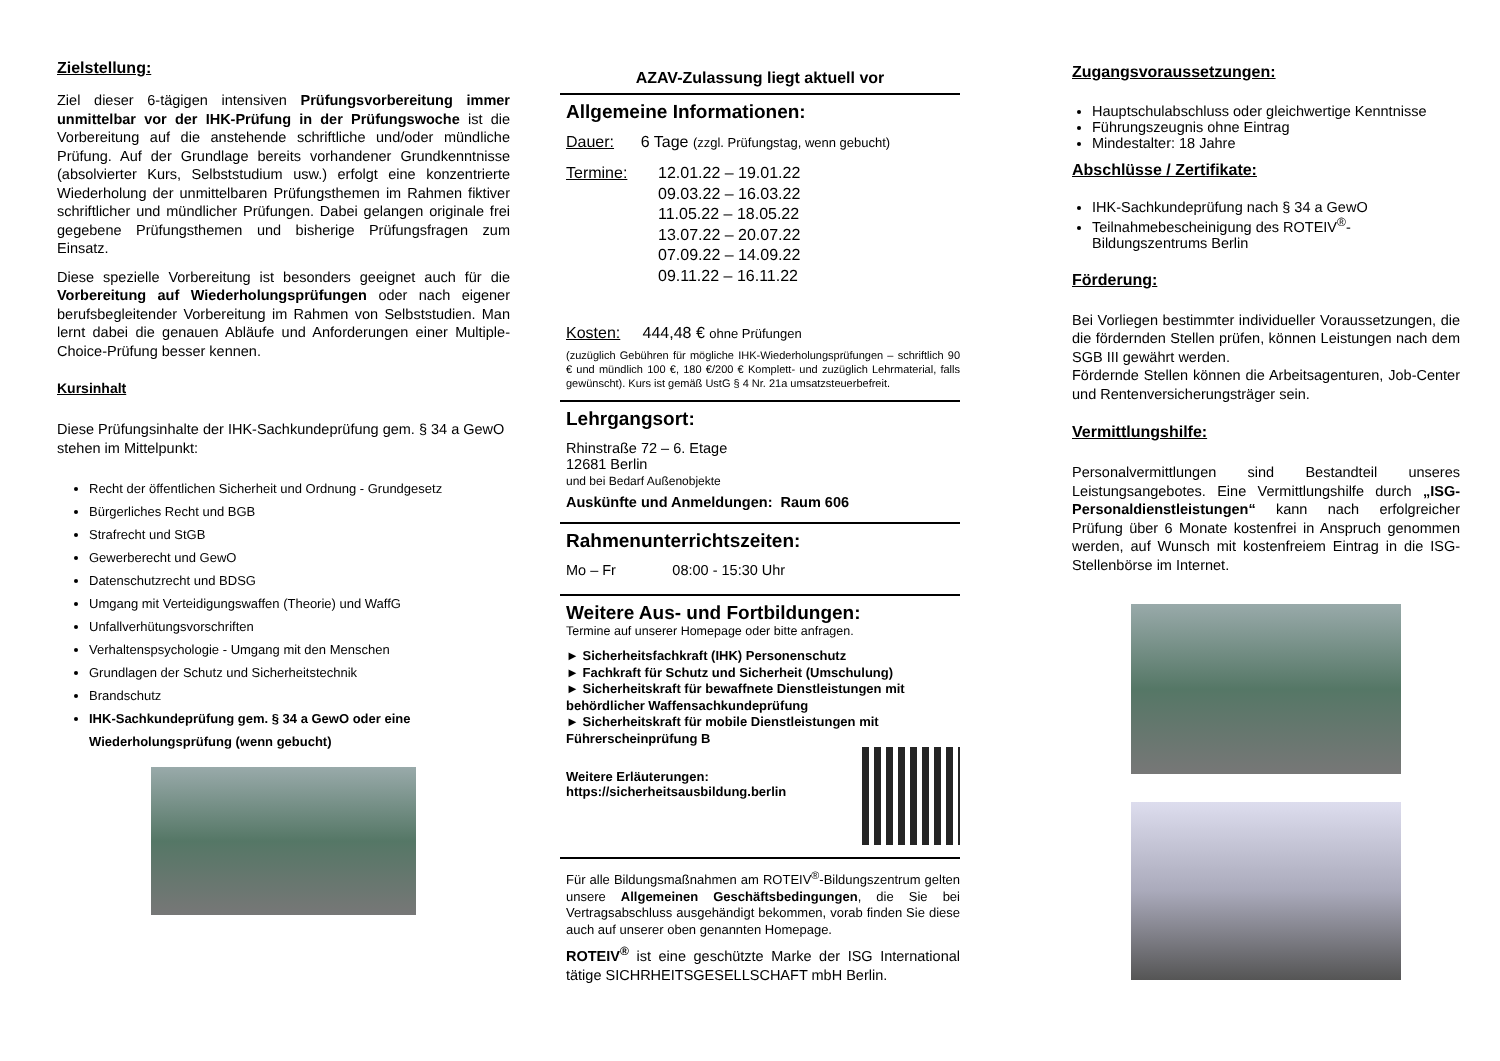Zielstellung:
Ziel dieser 6-tägigen intensiven Prüfungsvorbereitung immer unmittelbar vor der IHK-Prüfung in der Prüfungswoche ist die Vorbereitung auf die anstehende schriftliche und/oder mündliche Prüfung. Auf der Grundlage bereits vorhandener Grundkenntnisse (absolvierter Kurs, Selbststudium usw.) erfolgt eine konzentrierte Wiederholung der unmittelbaren Prüfungsthemen im Rahmen fiktiver schriftlicher und mündlicher Prüfungen. Dabei gelangen originale frei gegebene Prüfungsthemen und bisherige Prüfungsfragen zum Einsatz.
Diese spezielle Vorbereitung ist besonders geeignet auch für die Vorbereitung auf Wiederholungsprüfungen oder nach eigener berufsbegleitender Vorbereitung im Rahmen von Selbststudien. Man lernt dabei die genauen Abläufe und Anforderungen einer Multiple-Choice-Prüfung besser kennen.
Kursinhalt
Diese Prüfungsinhalte der IHK-Sachkundeprüfung gem. § 34 a GewO stehen im Mittelpunkt:
Recht der öffentlichen Sicherheit und Ordnung - Grundgesetz
Bürgerliches Recht und BGB
Strafrecht und StGB
Gewerberecht und GewO
Datenschutzrecht und BDSG
Umgang mit Verteidigungswaffen (Theorie) und WaffG
Unfallverhütungsvorschriften
Verhaltenspsychologie - Umgang mit den Menschen
Grundlagen der Schutz und Sicherheitstechnik
Brandschutz
IHK-Sachkundeprüfung gem. § 34 a GewO oder eine Wiederholungsprüfung (wenn gebucht)
AZAV-Zulassung liegt aktuell vor
Allgemeine Informationen:
Dauer: 6 Tage (zzgl. Prüfungstag, wenn gebucht)
Termine: 12.01.22 – 19.01.22
09.03.22 – 16.03.22
11.05.22 – 18.05.22
13.07.22 – 20.07.22
07.09.22 – 14.09.22
09.11.22 – 16.11.22
Kosten: 444,48 € ohne Prüfungen
(zuzüglich Gebühren für mögliche IHK-Wiederholungsprüfungen – schriftlich 90 € und mündlich 100 €, 180 €/200 € Komplett- und zuzüglich Lehrmaterial, falls gewünscht). Kurs ist gemäß UstG § 4 Nr. 21a umsatzsteuerbefreit.
Lehrgangsort:
Rhinstraße 72 – 6. Etage
12681 Berlin
und bei Bedarf Außenobjekte
Auskünfte und Anmeldungen: Raum 606
Rahmenunterrichtszeiten:
Mo – Fr 08:00 - 15:30 Uhr
Weitere Aus- und Fortbildungen:
Termine auf unserer Homepage oder bitte anfragen.
► Sicherheitsfachkraft (IHK) Personenschutz
► Fachkraft für Schutz und Sicherheit (Umschulung)
► Sicherheitskraft für bewaffnete Dienstleistungen mit behördlicher Waffensachkundeprüfung
► Sicherheitskraft für mobile Dienstleistungen mit Führerscheinprüfung B
Weitere Erläuterungen:
https://sicherheitsausbildung.berlin
Für alle Bildungsmaßnahmen am ROTEIV<sup>®</sup>-Bildungszentrum gelten unsere Allgemeinen Geschäftsbedingungen, die Sie bei Vertragsabschluss ausgehändigt bekommen, vorab finden Sie diese auch auf unserer oben genannten Homepage.
ROTEIV<sup>®</sup> ist eine geschützte Marke der ISG International tätige SICHRHEITSGESELLSCHAFT mbH Berlin.
Zugangsvoraussetzungen:
Hauptschulabschluss oder gleichwertige Kenntnisse
Führungszeugnis ohne Eintrag
Mindestalter: 18 Jahre
Abschlüsse / Zertifikate:
IHK-Sachkundeprüfung nach § 34 a GewO
Teilnahmebescheinigung des ROTEIV<sup>®</sup>- Bildungszentrums Berlin
Förderung:
Bei Vorliegen bestimmter individueller Voraussetzungen, die die fördernden Stellen prüfen, können Leistungen nach dem SGB III gewährt werden.
Fördernde Stellen können die Arbeitsagenturen, Job-Center und Rentenversicherungsträger sein.
Vermittlungshilfe:
Personalvermittlungen sind Bestandteil unseres Leistungsangebotes. Eine Vermittlungshilfe durch „ISG-Personaldienstleistungen“ kann nach erfolgreicher Prüfung über 6 Monate kostenfrei in Anspruch genommen werden, auf Wunsch mit kostenfreiem Eintrag in die ISG-Stellenbörse im Internet.